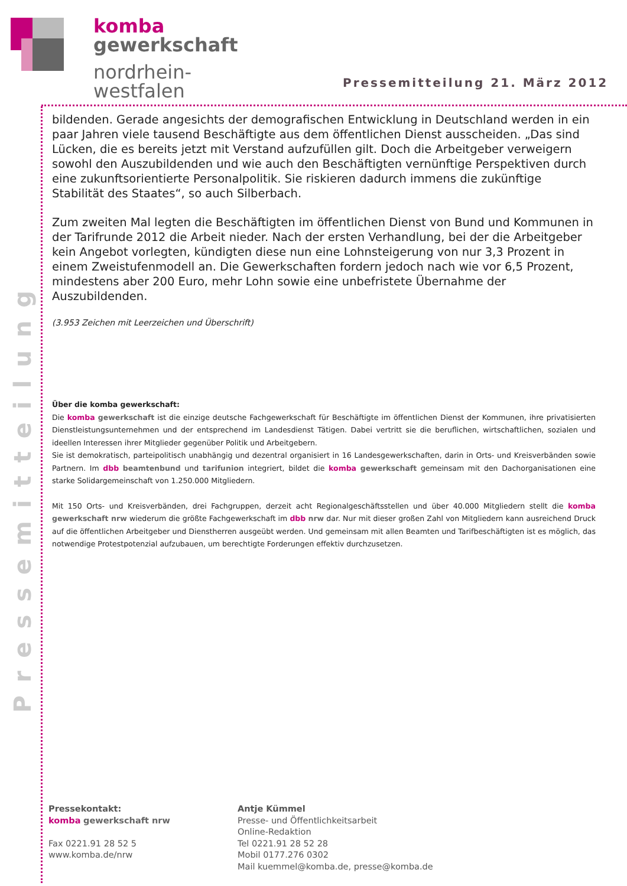komba
gewerkschaft
nordrhein-
westfalen
Pressemitteilung 21. März 2012
Pressemitteilung
bildenden. Gerade angesichts der demografischen Entwicklung in Deutschland werden in ein paar Jahren viele tausend Beschäftigte aus dem öffentlichen Dienst ausscheiden. „Das sind Lücken, die es bereits jetzt mit Verstand aufzufüllen gilt. Doch die Arbeitgeber verweigern sowohl den Aus­zubildenden und wie auch den Beschäftigten vernünftige Perspektiven durch eine zukunftsorien­tierte Personalpolitik. Sie riskieren dadurch immens die zukünftige Stabilität des Staates“, so auch Silberbach.
Zum zweiten Mal legten die Beschäftigten im öffentlichen Dienst von Bund und Kommunen in der Tarifrunde 2012 die Arbeit nieder. Nach der ersten Verhandlung, bei der die Arbeitgeber kein Ange­bot vorlegten, kündigten diese nun eine Lohnsteigerung von nur 3,3 Prozent in einem Zweistufen­modell an. Die Gewerkschaften fordern jedoch nach wie vor 6,5 Prozent, mindestens aber 200 Euro, mehr Lohn sowie eine unbefristete Übernahme der Auszubildenden.
(3.953 Zeichen mit Leerzeichen und Überschrift)
Über die komba gewerkschaft:
Die komba gewerkschaft ist die einzige deutsche Fachgewerkschaft für Beschäftigte im öffentlichen Dienst der Kommunen, ihre privatisierten Dienstleistungsunternehmen und der entsprechend im Landesdienst Tätigen. Dabei vertritt sie die beruflichen, wirtschaftlichen, sozialen und ideellen Interessen ihrer Mitglieder gegenüber Politik und Arbeitgebern.
Sie ist demokratisch, parteipolitisch unabhängig und dezentral organisiert in 16 Landesgewerkschaften, darin in Orts- und Kreisverbänden sowie Partnern. Im dbb beamtenbund und tarifunion integriert, bildet die komba gewerkschaft gemeinsam mit den Dachorganisationen eine starke Solidargemeinschaft von 1.250.000 Mitgliedern.
Mit 150 Orts- und Kreisverbänden, drei Fachgruppen, derzeit acht Regionalgeschäftsstellen und über 40.000 Mitgliedern stellt die komba gewerkschaft nrw wiederum die größte Fachgewerkschaft im dbb nrw dar. Nur mit dieser großen Zahl von Mitgliedern kann ausreichend Druck auf die öffentlichen Arbeitgeber und Dienstherren ausgeübt werden. Und gemeinsam mit allen Beamten und Tarifbeschäftigten ist es möglich, das notwendige Protestpotenzial aufzubauen, um berechtigte Forderungen effektiv durchzusetzen.
Pressekontakt:
komba gewerkschaft nrw
Fax 0221.91 28 52 5
www.komba.de/nrw
Antje Kümmel
Presse- und Öffentlichkeitsarbeit
Online-Redaktion
Tel 0221.91 28 52 28
Mobil 0177.276 0302
Mail kuemmel@komba.de, presse@komba.de